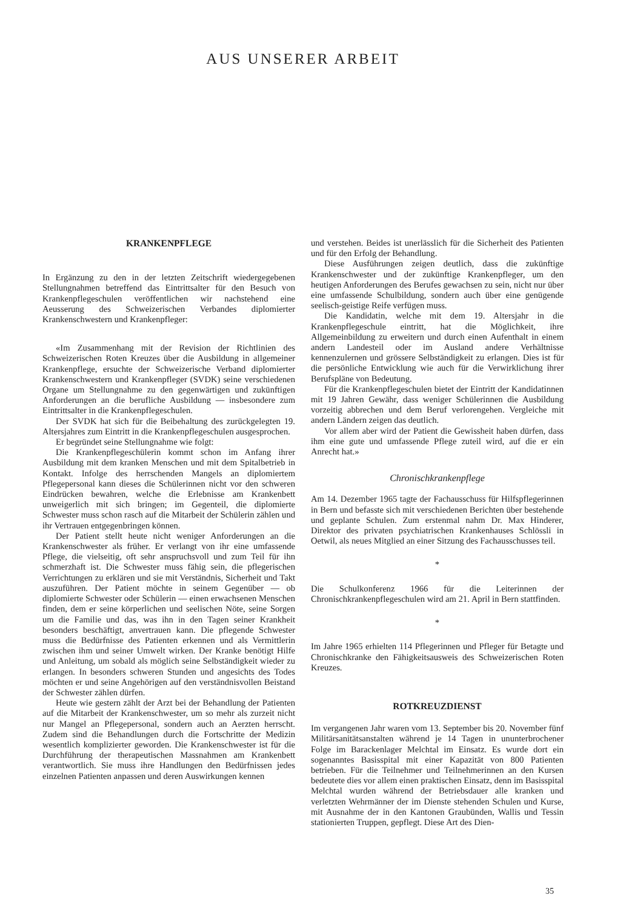AUS UNSERER ARBEIT
KRANKENPFLEGE
In Ergänzung zu den in der letzten Zeitschrift wiedergegebenen Stellungnahmen betreffend das Eintrittsalter für den Besuch von Krankenpflegeschulen veröffentlichen wir nachstehend eine Aeusserung des Schweizerischen Verbandes diplomierter Krankenschwestern und Krankenpfleger:
«Im Zusammenhang mit der Revision der Richtlinien des Schweizerischen Roten Kreuzes über die Ausbildung in allgemeiner Krankenpflege, ersuchte der Schweizerische Verband diplomierter Krankenschwestern und Krankenpfleger (SVDK) seine verschiedenen Organe um Stellungnahme zu den gegenwärtigen und zukünftigen Anforderungen an die berufliche Ausbildung — insbesondere zum Eintrittsalter in die Krankenpflegeschulen.
Der SVDK hat sich für die Beibehaltung des zurückgelegten 19. Altersjahres zum Eintritt in die Krankenpflegeschulen ausgesprochen.
Er begründet seine Stellungnahme wie folgt:
Die Krankenpflegeschülerin kommt schon im Anfang ihrer Ausbildung mit dem kranken Menschen und mit dem Spitalbetrieb in Kontakt. Infolge des herrschenden Mangels an diplomiertem Pflegepersonal kann dieses die Schülerinnen nicht vor den schweren Eindrücken bewahren, welche die Erlebnisse am Krankenbett unweigerlich mit sich bringen; im Gegenteil, die diplomierte Schwester muss schon rasch auf die Mitarbeit der Schülerin zählen und ihr Vertrauen entgegenbringen können.
Der Patient stellt heute nicht weniger Anforderungen an die Krankenschwester als früher. Er verlangt von ihr eine umfassende Pflege, die vielseitig, oft sehr anspruchsvoll und zum Teil für ihn schmerzhaft ist. Die Schwester muss fähig sein, die pflegerischen Verrichtungen zu erklären und sie mit Verständnis, Sicherheit und Takt auszuführen. Der Patient möchte in seinem Gegenüber — ob diplomierte Schwester oder Schülerin — einen erwachsenen Menschen finden, dem er seine körperlichen und seelischen Nöte, seine Sorgen um die Familie und das, was ihn in den Tagen seiner Krankheit besonders beschäftigt, anvertrauen kann. Die pflegende Schwester muss die Bedürfnisse des Patienten erkennen und als Vermittlerin zwischen ihm und seiner Umwelt wirken. Der Kranke benötigt Hilfe und Anleitung, um sobald als möglich seine Selbständigkeit wieder zu erlangen. In besonders schweren Stunden und angesichts des Todes möchten er und seine Angehörigen auf den verständnisvollen Beistand der Schwester zählen dürfen.
Heute wie gestern zählt der Arzt bei der Behandlung der Patienten auf die Mitarbeit der Krankenschwester, um so mehr als zurzeit nicht nur Mangel an Pflegepersonal, sondern auch an Aerzten herrscht. Zudem sind die Behandlungen durch die Fortschritte der Medizin wesentlich komplizierter geworden. Die Krankenschwester ist für die Durchführung der therapeutischen Massnahmen am Krankenbett verantwortlich. Sie muss ihre Handlungen den Bedürfnissen jedes einzelnen Patienten anpassen und deren Auswirkungen kennen
und verstehen. Beides ist unerlässlich für die Sicherheit des Patienten und für den Erfolg der Behandlung.
Diese Ausführungen zeigen deutlich, dass die zukünftige Krankenschwester und der zukünftige Krankenpfleger, um den heutigen Anforderungen des Berufes gewachsen zu sein, nicht nur über eine umfassende Schulbildung, sondern auch über eine genügende seelisch-geistige Reife verfügen muss.
Die Kandidatin, welche mit dem 19. Altersjahr in die Krankenpflegeschule eintritt, hat die Möglichkeit, ihre Allgemeinbildung zu erweitern und durch einen Aufenthalt in einem andern Landesteil oder im Ausland andere Verhältnisse kennenzulernen und grössere Selbständigkeit zu erlangen. Dies ist für die persönliche Entwicklung wie auch für die Verwirklichung ihrer Berufspläne von Bedeutung.
Für die Krankenpflegeschulen bietet der Eintritt der Kandidatinnen mit 19 Jahren Gewähr, dass weniger Schülerinnen die Ausbildung vorzeitig abbrechen und dem Beruf verlorengehen. Vergleiche mit andern Ländern zeigen das deutlich.
Vor allem aber wird der Patient die Gewissheit haben dürfen, dass ihm eine gute und umfassende Pflege zuteil wird, auf die er ein Anrecht hat.»
Chronischkrankenpflege
Am 14. Dezember 1965 tagte der Fachausschuss für Hilfspflegerinnen in Bern und befasste sich mit verschiedenen Berichten über bestehende und geplante Schulen. Zum erstenmal nahm Dr. Max Hinderer, Direktor des privaten psychiatrischen Krankenhauses Schlössli in Oetwil, als neues Mitglied an einer Sitzung des Fachausschusses teil.
*
Die Schulkonferenz 1966 für die Leiterinnen der Chronischkrankenpflegeschulen wird am 21. April in Bern stattfinden.
*
Im Jahre 1965 erhielten 114 Pflegerinnen und Pfleger für Betagte und Chronischkranke den Fähigkeitsausweis des Schweizerischen Roten Kreuzes.
ROTKREUZDIENST
Im vergangenen Jahr waren vom 13. September bis 20. November fünf Militärsanitätsanstalten während je 14 Tagen in ununterbrochener Folge im Barackenlager Melchtal im Einsatz. Es wurde dort ein sogenanntes Basisspital mit einer Kapazität von 800 Patienten betrieben. Für die Teilnehmer und Teilnehmerinnen an den Kursen bedeutete dies vor allem einen praktischen Einsatz, denn im Basisspital Melchtal wurden während der Betriebsdauer alle kranken und verletzten Wehrmänner der im Dienste stehenden Schulen und Kurse, mit Ausnahme der in den Kantonen Graubünden, Wallis und Tessin stationierten Truppen, gepflegt. Diese Art des Dien-
35